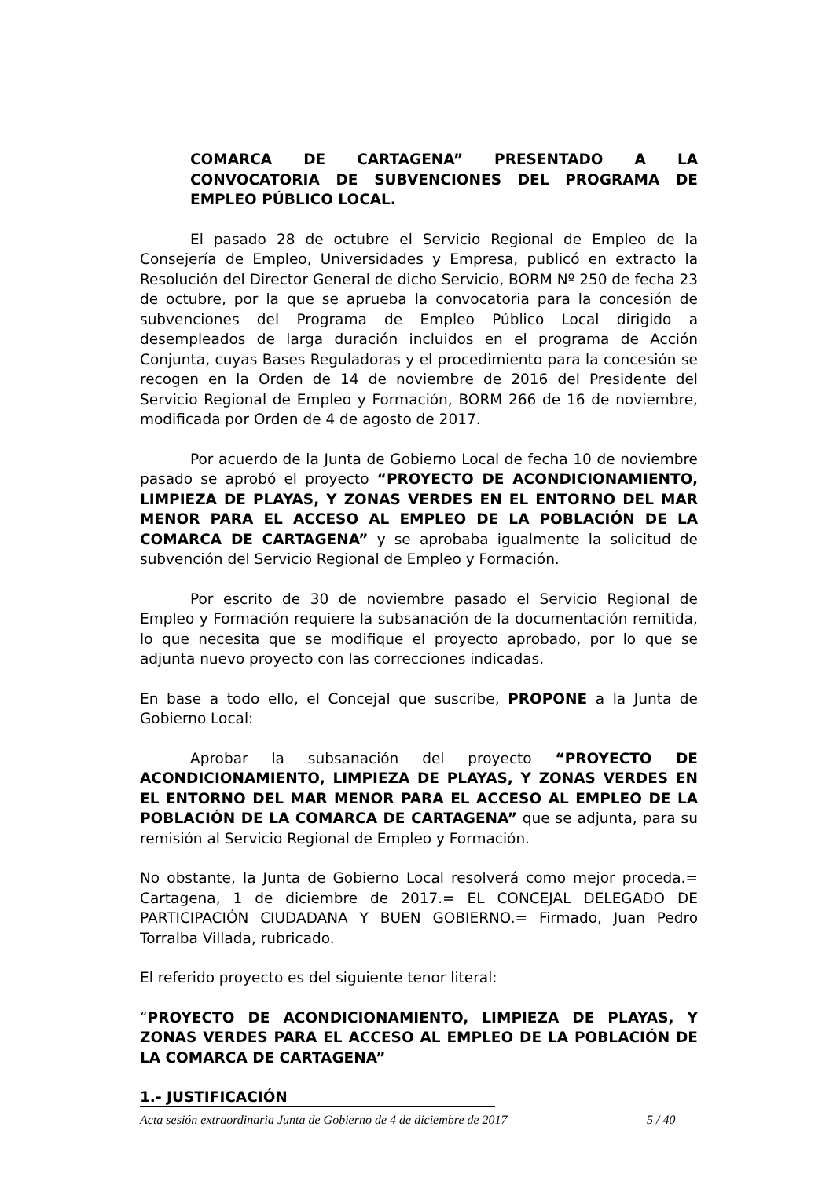COMARCA DE CARTAGENA” PRESENTADO A LA CONVOCATORIA DE SUBVENCIONES DEL PROGRAMA DE EMPLEO PÚBLICO LOCAL.
El pasado 28 de octubre el Servicio Regional de Empleo de la Consejería de Empleo, Universidades y Empresa, publicó en extracto la Resolución del Director General de dicho Servicio, BORM Nº 250 de fecha 23 de octubre, por la que se aprueba la convocatoria para la concesión de subvenciones del Programa de Empleo Público Local dirigido a desempleados de larga duración incluidos en el programa de Acción Conjunta, cuyas Bases Reguladoras y el procedimiento para la concesión se recogen en la Orden de 14 de noviembre de 2016 del Presidente del Servicio Regional de Empleo y Formación, BORM 266 de 16 de noviembre, modificada por Orden de 4 de agosto de 2017.
Por acuerdo de la Junta de Gobierno Local de fecha 10 de noviembre pasado se aprobó el proyecto “PROYECTO DE ACONDICIONAMIENTO, LIMPIEZA DE PLAYAS, Y ZONAS VERDES EN EL ENTORNO DEL MAR MENOR PARA EL ACCESO AL EMPLEO DE LA POBLACIÓN DE LA COMARCA DE CARTAGENA” y se aprobaba igualmente la solicitud de subvención del Servicio Regional de Empleo y Formación.
Por escrito de 30 de noviembre pasado el Servicio Regional de Empleo y Formación requiere la subsanación de la documentación remitida, lo que necesita que se modifique el proyecto aprobado, por lo que se adjunta nuevo proyecto con las correcciones indicadas.
En base a todo ello, el Concejal que suscribe, PROPONE a la Junta de Gobierno Local:
Aprobar la subsanación del proyecto “PROYECTO DE ACONDICIONAMIENTO, LIMPIEZA DE PLAYAS, Y ZONAS VERDES EN EL ENTORNO DEL MAR MENOR PARA EL ACCESO AL EMPLEO DE LA POBLACIÓN DE LA COMARCA DE CARTAGENA” que se adjunta, para su remisión al Servicio Regional de Empleo y Formación.
No obstante, la Junta de Gobierno Local resolverá como mejor proceda.= Cartagena, 1 de diciembre de 2017.= EL CONCEJAL DELEGADO DE PARTICIPACIÓN CIUDADANA Y BUEN GOBIERNO.= Firmado, Juan Pedro Torralba Villada, rubricado.
El referido proyecto es del siguiente tenor literal:
“PROYECTO DE ACONDICIONAMIENTO, LIMPIEZA DE PLAYAS, Y ZONAS VERDES PARA EL ACCESO AL EMPLEO DE LA POBLACIÓN DE LA COMARCA DE CARTAGENA”
1.- JUSTIFICACIÓN
Acta sesión extraordinaria Junta de Gobierno de 4 de diciembre de 2017 5 / 40